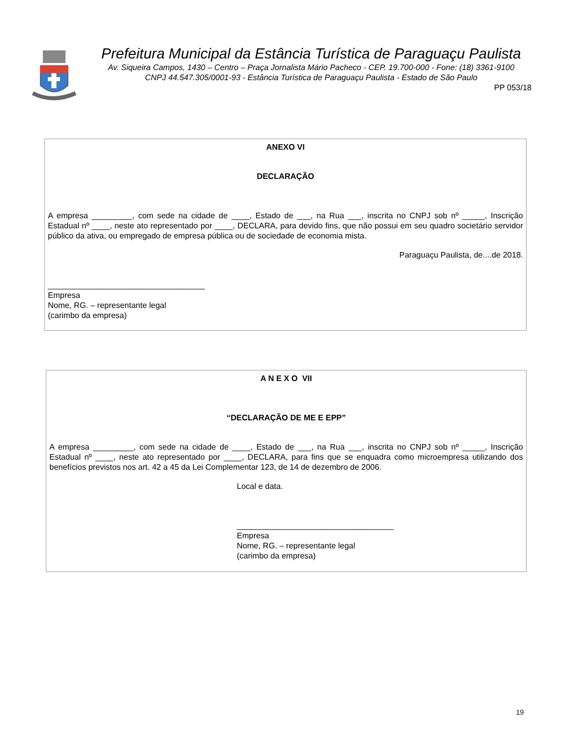Prefeitura Municipal da Estância Turística de Paraguaçu Paulista
Av. Siqueira Campos, 1430 – Centro – Praça Jornalista Mário Pacheco - CEP. 19.700-000 - Fone: (18) 3361-9100
CNPJ 44.547.305/0001-93 - Estância Turística de Paraguaçu Paulista - Estado de São Paulo
PP 053/18
ANEXO VI
DECLARAÇÃO
A empresa _________, com sede na cidade de ____, Estado de ___, na Rua ___, inscrita no CNPJ sob nº _____, Inscrição Estadual nº ____, neste ato representado por ____, DECLARA, para devido fins, que não possui em seu quadro societário servidor público da ativa, ou empregado de empresa pública ou de sociedade de economia mista.
Paraguaçu Paulista, de....de 2018.
___________________________________
Empresa
Nome, RG. – representante legal
(carimbo da empresa)
A N E X O VII
“DECLARAÇÃO DE ME E EPP”
A empresa _________, com sede na cidade de ____, Estado de ___, na Rua ___, inscrita no CNPJ sob nº _____, Inscrição Estadual nº ____, neste ato representado por ____, DECLARA, para fins que se enquadra como microempresa utilizando dos benefícios previstos nos art. 42 a 45 da Lei Complementar 123, de 14 de dezembro de 2006.
Local e data.
___________________________________
Empresa
Nome, RG. – representante legal
(carimbo da empresa)
19